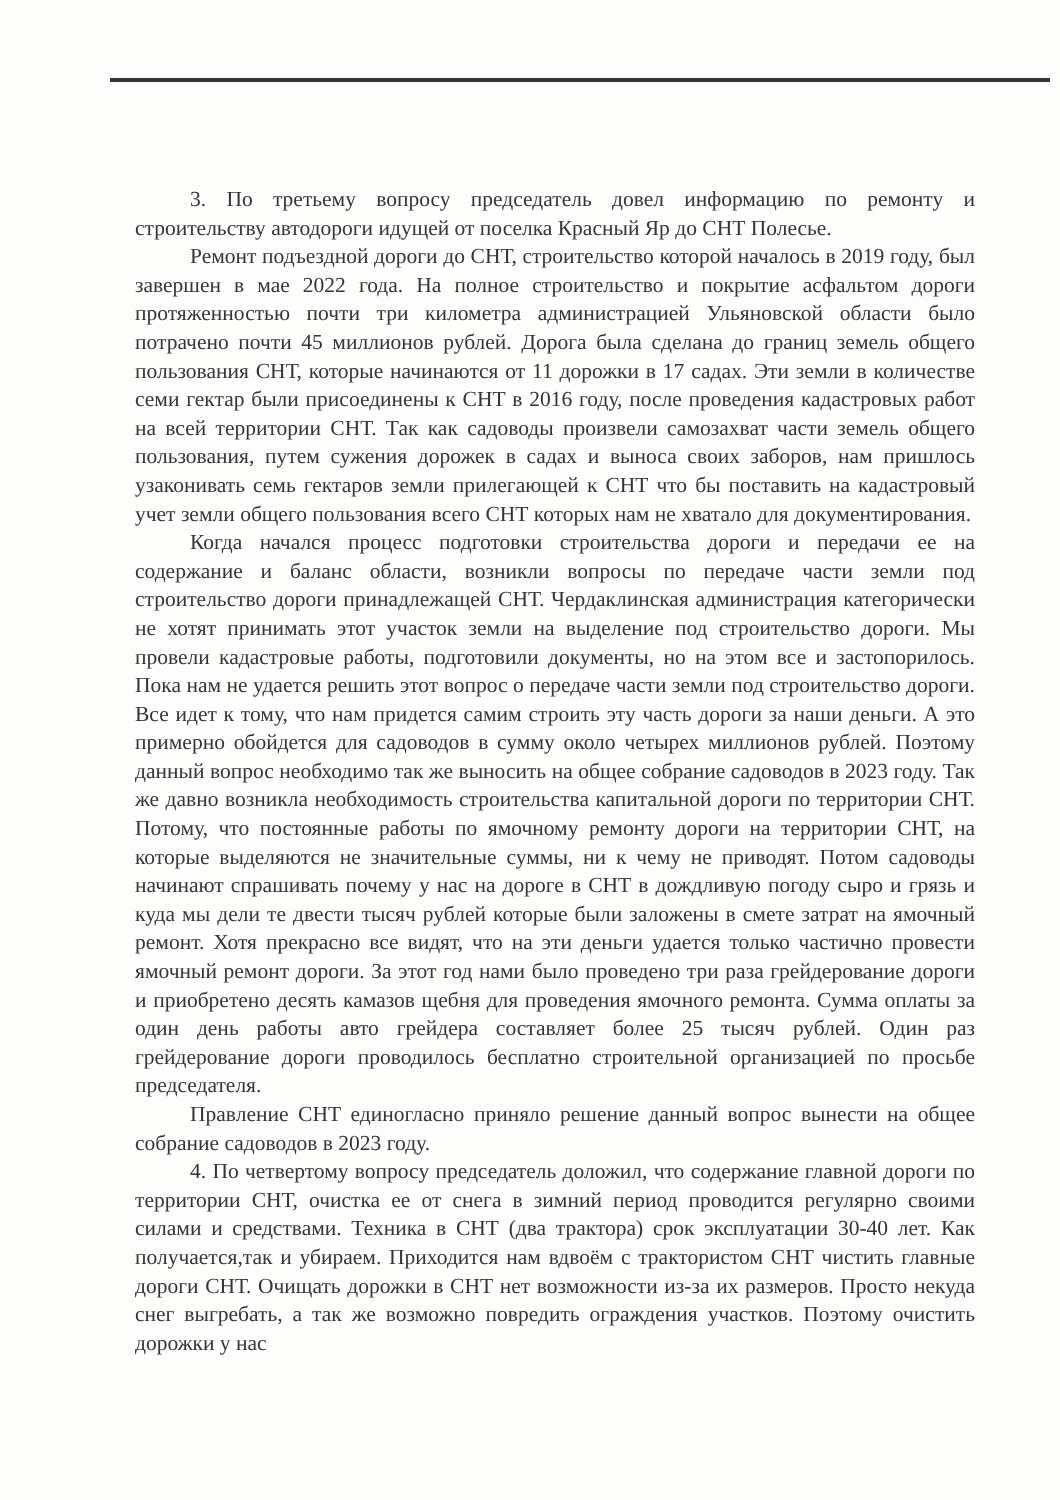3. По третьему вопросу председатель довел информацию по ремонту и строительству автодороги идущей от поселка Красный Яр до СНТ Полесье.
Ремонт подъездной дороги до СНТ, строительство которой началось в 2019 году, был завершен в мае 2022 года. На полное строительство и покрытие асфальтом дороги протяженностью почти три километра администрацией Ульяновской области было потрачено почти 45 миллионов рублей. Дорога была сделана до границ земель общего пользования СНТ, которые начинаются от 11 дорожки в 17 садах. Эти земли в количестве семи гектар были присоединены к СНТ в 2016 году, после проведения кадастровых работ на всей территории СНТ. Так как садоводы произвели самозахват части земель общего пользования, путем сужения дорожек в садах и выноса своих заборов, нам пришлось узаконивать семь гектаров земли прилегающей к СНТ что бы поставить на кадастровый учет земли общего пользования всего СНТ которых нам не хватало для документирования.
Когда начался процесс подготовки строительства дороги и передачи ее на содержание и баланс области, возникли вопросы по передаче части земли под строительство дороги принадлежащей СНТ. Чердаклинская администрация категорически не хотят принимать этот участок земли на выделение под строительство дороги. Мы провели кадастровые работы, подготовили документы, но на этом все и застопорилось. Пока нам не удается решить этот вопрос о передаче части земли под строительство дороги. Все идет к тому, что нам придется самим строить эту часть дороги за наши деньги. А это примерно обойдется для садоводов в сумму около четырех миллионов рублей. Поэтому данный вопрос необходимо так же выносить на общее собрание садоводов в 2023 году. Так же давно возникла необходимость строительства капитальной дороги по территории СНТ. Потому, что постоянные работы по ямочному ремонту дороги на территории СНТ, на которые выделяются не значительные суммы, ни к чему не приводят. Потом садоводы начинают спрашивать почему у нас на дороге в СНТ в дождливую погоду сыро и грязь и куда мы дели те двести тысяч рублей которые были заложены в смете затрат на ямочный ремонт. Хотя прекрасно все видят, что на эти деньги удается только частично провести ямочный ремонт дороги. За этот год нами было проведено три раза грейдерование дороги и приобретено десять камазов щебня для проведения ямочного ремонта. Сумма оплаты за один день работы авто грейдера составляет более 25 тысяч рублей. Один раз грейдерование дороги проводилось бесплатно строительной организацией по просьбе председателя.
Правление СНТ единогласно приняло решение данный вопрос вынести на общее собрание садоводов в 2023 году.
4. По четвертому вопросу председатель доложил, что содержание главной дороги по территории СНТ, очистка ее от снега в зимний период проводится регулярно своими силами и средствами. Техника в СНТ (два трактора) срок эксплуатации 30-40 лет. Как получается,так и убираем. Приходится нам вдвоём с трактористом СНТ чистить главные дороги СНТ. Очищать дорожки в СНТ нет возможности из-за их размеров. Просто некуда снег выгребать, а так же возможно повредить ограждения участков. Поэтому очистить дорожки у нас